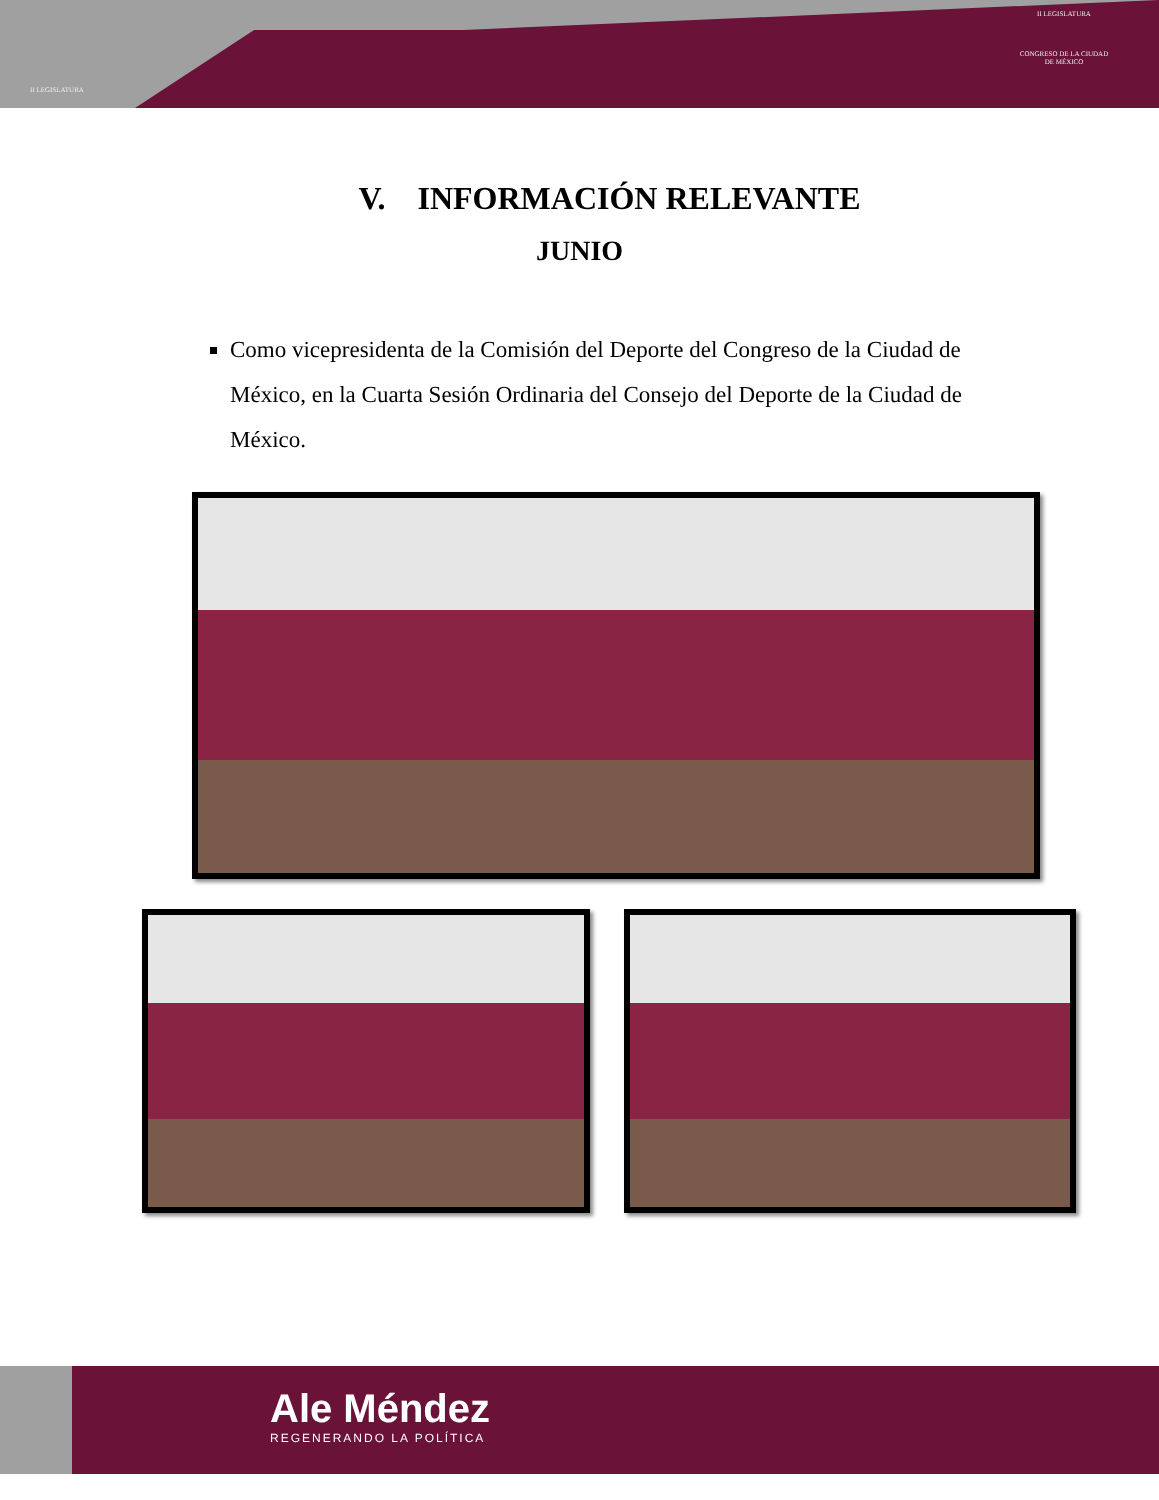II LEGISLATURA
II LEGISLATURA
CONGRESO DE LA CIUDAD DE MÉXICO
V. INFORMACIÓN RELEVANTE
JUNIO
Como vicepresidenta de la Comisión del Deporte del Congreso de la Ciudad de México, en la Cuarta Sesión Ordinaria del Consejo del Deporte de la Ciudad de México.
Ale Méndez
REGENERANDO LA POLÍTICA